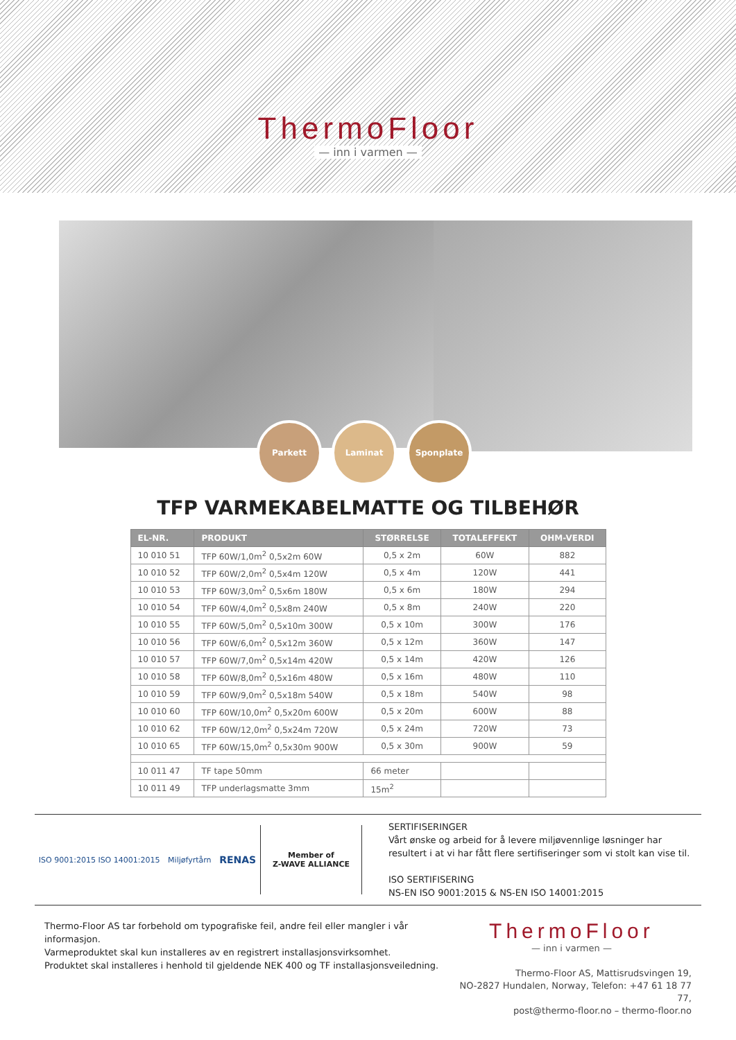ThermoFloor
— inn i varmen —
Parkett Laminat Sponplate
TFP VARMEKABELMATTE OG TILBEHØR
| EL-NR. | PRODUKT | STØRRELSE | TOTALEFFEKT | OHM-VERDI |
| --- | --- | --- | --- | --- |
| 10 010 51 | TFP 60W/1,0m<sup>2</sup> 0,5x2m 60W | 0,5 x 2m | 60W | 882 |
| 10 010 52 | TFP 60W/2,0m<sup>2</sup> 0,5x4m 120W | 0,5 x 4m | 120W | 441 |
| 10 010 53 | TFP 60W/3,0m<sup>2</sup> 0,5x6m 180W | 0,5 x 6m | 180W | 294 |
| 10 010 54 | TFP 60W/4,0m<sup>2</sup> 0,5x8m 240W | 0,5 x 8m | 240W | 220 |
| 10 010 55 | TFP 60W/5,0m<sup>2</sup> 0,5x10m 300W | 0,5 x 10m | 300W | 176 |
| 10 010 56 | TFP 60W/6,0m<sup>2</sup> 0,5x12m 360W | 0,5 x 12m | 360W | 147 |
| 10 010 57 | TFP 60W/7,0m<sup>2</sup> 0,5x14m 420W | 0,5 x 14m | 420W | 126 |
| 10 010 58 | TFP 60W/8,0m<sup>2</sup> 0,5x16m 480W | 0,5 x 16m | 480W | 110 |
| 10 010 59 | TFP 60W/9,0m<sup>2</sup> 0,5x18m 540W | 0,5 x 18m | 540W | 98 |
| 10 010 60 | TFP 60W/10,0m<sup>2</sup> 0,5x20m 600W | 0,5 x 20m | 600W | 88 |
| 10 010 62 | TFP 60W/12,0m<sup>2</sup> 0,5x24m 720W | 0,5 x 24m | 720W | 73 |
| 10 010 65 | TFP 60W/15,0m<sup>2</sup> 0,5x30m 900W | 0,5 x 30m | 900W | 59 |
| 10 011 47 | TF tape 50mm | 66 meter | | |
| 10 011 49 | TFP underlagsmatte 3mm | 15m<sup>2</sup> | | |
ISO 9001:2015 ISO 14001:2015 Miljøfyrtårn RENAS
Member of
Z-WAVE ALLIANCE
SERTIFISERINGER
Vårt ønske og arbeid for å levere miljøvennlige løsninger har
resultert i at vi har fått flere sertifiseringer som vi stolt kan vise til.
ISO SERTIFISERING
NS-EN ISO 9001:2015 & NS-EN ISO 14001:2015
Thermo-Floor AS tar forbehold om typografiske feil, andre feil eller mangler i vår informasjon.
Varmeproduktet skal kun installeres av en registrert installasjonsvirksomhet.
Produktet skal installeres i henhold til gjeldende NEK 400 og TF installasjonsveiledning.
ThermoFloor
— inn i varmen —
Thermo-Floor AS, Mattisrudsvingen 19,
NO-2827 Hundalen, Norway, Telefon: +47 61 18 77 77,
post@thermo-floor.no – thermo-floor.no